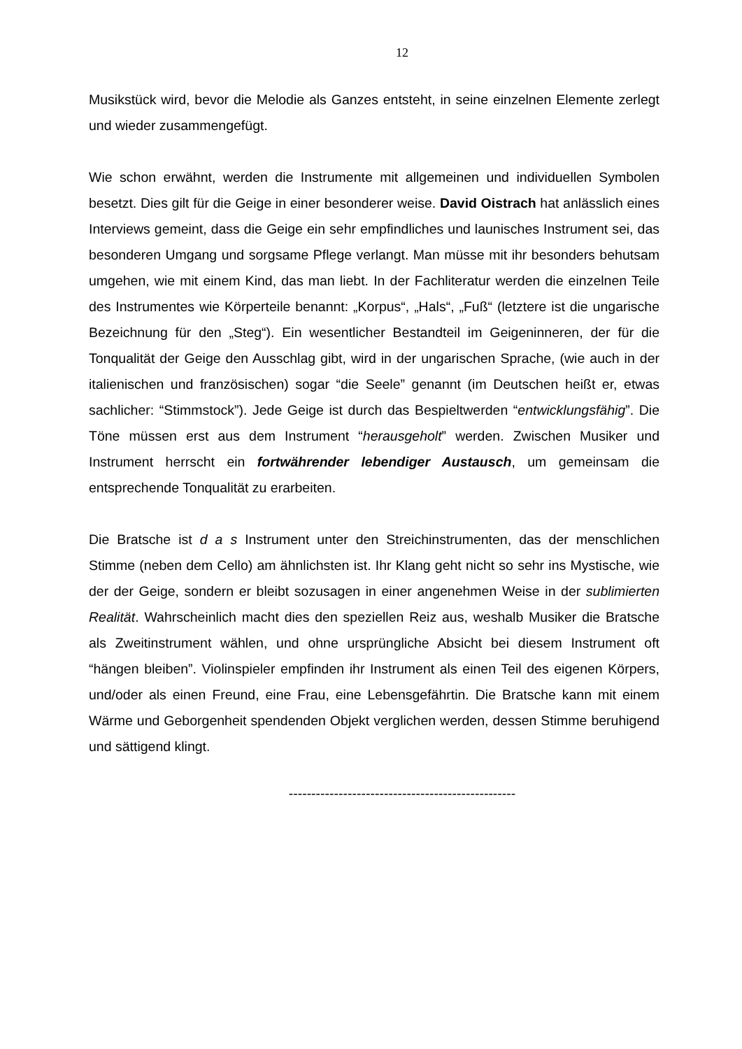12
Musikstück wird, bevor die Melodie als Ganzes entsteht, in seine einzelnen Elemente zerlegt und wieder zusammengefügt.
Wie schon erwähnt, werden die Instrumente mit allgemeinen und individuellen Symbolen besetzt. Dies gilt für die Geige in einer besonderer weise. David Oistrach hat anlässlich eines Interviews gemeint, dass die Geige ein sehr empfindliches und launisches Instrument sei, das besonderen Umgang und sorgsame Pflege verlangt. Man müsse mit ihr besonders behutsam umgehen, wie mit einem Kind, das man liebt. In der Fachliteratur werden die einzelnen Teile des Instrumentes wie Körperteile benannt: „Korpus“, „Hals“, „Fuß“ (letztere ist die ungarische Bezeichnung für den „Steg“). Ein wesentlicher Bestandteil im Geigeninneren, der für die Tonqualität der Geige den Ausschlag gibt, wird in der ungarischen Sprache, (wie auch in der italienischen und französischen) sogar “die Seele” genannt (im Deutschen heißt er, etwas sachlicher: “Stimmstock”). Jede Geige ist durch das Bespieltwerden “entwicklungsfähig”. Die Töne müssen erst aus dem Instrument “herausgeholt” werden. Zwischen Musiker und Instrument herrscht ein fortwährender lebendiger Austausch, um gemeinsam die entsprechende Tonqualität zu erarbeiten.
Die Bratsche ist d a s Instrument unter den Streichinstrumenten, das der menschlichen Stimme (neben dem Cello) am ähnlichsten ist. Ihr Klang geht nicht so sehr ins Mystische, wie der der Geige, sondern er bleibt sozusagen in einer angenehmen Weise in der sublimierten Realität. Wahrscheinlich macht dies den speziellen Reiz aus, weshalb Musiker die Bratsche als Zweitinstrument wählen, und ohne ursprüngliche Absicht bei diesem Instrument oft “hängen bleiben”. Violinspieler empfinden ihr Instrument als einen Teil des eigenen Körpers, und/oder als einen Freund, eine Frau, eine Lebensgefährtin. Die Bratsche kann mit einem Wärme und Geborgenheit spendenden Objekt verglichen werden, dessen Stimme beruhigend und sättigend klingt.
--------------------------------------------------